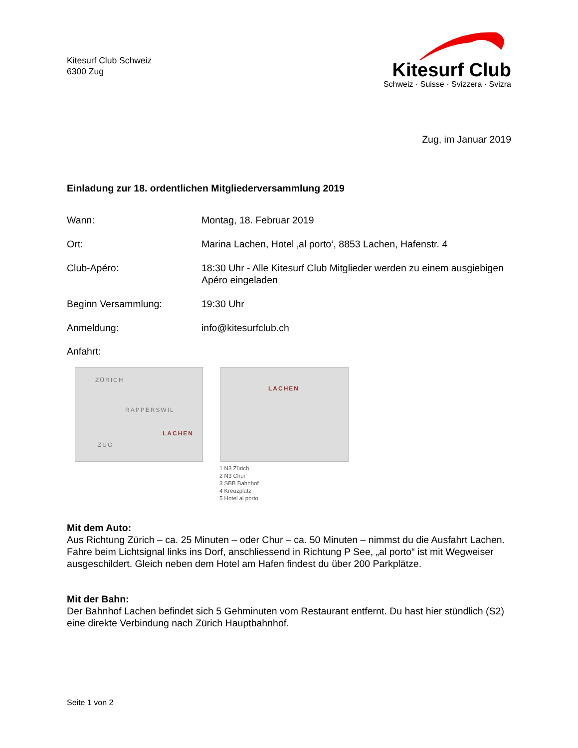Kitesurf Club Schweiz
6300 Zug
Kitesurf Club
Schweiz · Suisse · Svizzera · Svizra
Zug, im Januar 2019
Einladung zur 18. ordentlichen Mitgliederversammlung 2019
Wann: Montag, 18. Februar 2019
Ort: Marina Lachen, Hotel ‚al porto‘, 8853 Lachen, Hafenstr. 4
Club-Apéro: 18:30 Uhr - Alle Kitesurf Club Mitglieder werden zu einem ausgiebigen Apéro eingeladen
Beginn Versammlung: 19:30 Uhr
Anmeldung: info@kitesurfclub.ch
Anfahrt:
ZÜRICH
RAPPERSWIL
LACHEN
ZUG
LACHEN
1 N3 Zürich
2 N3 Chur
3 SBB Bahnhof
4 Kreuzplatz
5 Hotel al porto
Mit dem Auto:
Aus Richtung Zürich – ca. 25 Minuten – oder Chur – ca. 50 Minuten – nimmst du die Ausfahrt Lachen. Fahre beim Lichtsignal links ins Dorf, anschliessend in Richtung P See, „al porto“ ist mit Wegweiser ausgeschildert. Gleich neben dem Hotel am Hafen findest du über 200 Parkplätze.
Mit der Bahn:
Der Bahnhof Lachen befindet sich 5 Gehminuten vom Restaurant entfernt. Du hast hier stündlich (S2) eine direkte Verbindung nach Zürich Hauptbahnhof.
Seite 1 von 2